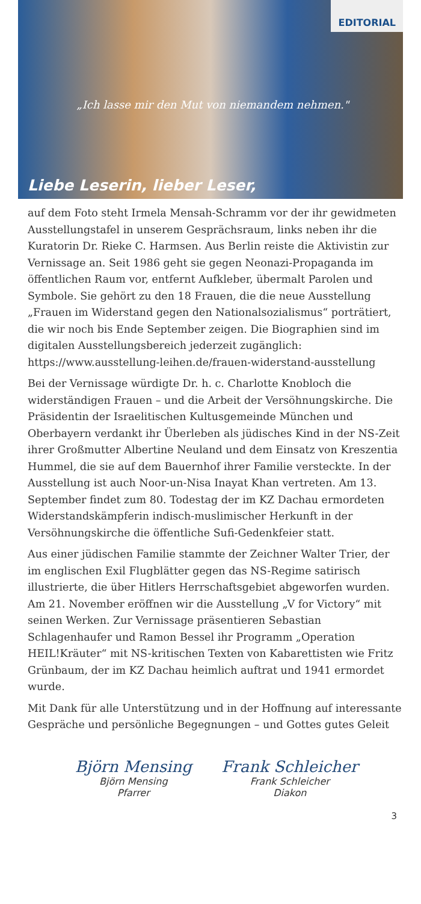EDITORIAL
„Ich lasse mir den Mut von niemandem nehmen."
Liebe Leserin, lieber Leser,
auf dem Foto steht Irmela Mensah-Schramm vor der ihr gewidmeten Ausstellungstafel in unserem Gesprächsraum, links neben ihr die Kuratorin Dr. Rieke C. Harmsen. Aus Berlin reiste die Aktivistin zur Vernissage an. Seit 1986 geht sie gegen Neonazi-Propaganda im öffentlichen Raum vor, entfernt Aufkleber, übermalt Parolen und Symbole. Sie gehört zu den 18 Frauen, die die neue Ausstellung „Frauen im Widerstand gegen den Nationalsozialismus“ porträtiert, die wir noch bis Ende September zeigen. Die Biographien sind im digitalen Ausstellungsbereich jederzeit zugänglich: https://www.ausstellung-leihen.de/frauen-widerstand-ausstellung
Bei der Vernissage würdigte Dr. h. c. Charlotte Knobloch die widerständigen Frauen – und die Arbeit der Versöhnungskirche. Die Präsidentin der Israelitischen Kultusgemeinde München und Oberbayern verdankt ihr Überleben als jüdisches Kind in der NS-Zeit ihrer Großmutter Albertine Neuland und dem Einsatz von Kreszentia Hummel, die sie auf dem Bauernhof ihrer Familie versteckte. In der Ausstellung ist auch Noor-un-Nisa Inayat Khan vertreten. Am 13. September findet zum 80. Todestag der im KZ Dachau ermordeten Widerstandskämpferin indisch-muslimischer Herkunft in der Versöhnungskirche die öffentliche Sufi-Gedenkfeier statt.
Aus einer jüdischen Familie stammte der Zeichner Walter Trier, der im englischen Exil Flugblätter gegen das NS-Regime satirisch illustrierte, die über Hitlers Herrschaftsgebiet abgeworfen wurden. Am 21. November eröffnen wir die Ausstellung „V for Victory“ mit seinen Werken. Zur Vernissage präsentieren Sebastian Schlagenhaufer und Ramon Bessel ihr Programm „Operation HEIL!Kräuter“ mit NS-kritischen Texten von Kabarettisten wie Fritz Grünbaum, der im KZ Dachau heimlich auftrat und 1941 ermordet wurde.
Mit Dank für alle Unterstützung und in der Hoffnung auf interessante Gespräche und persönliche Begegnungen – und Gottes gutes Geleit
Björn Mensing
Björn Mensing
Pfarrer
Frank Schleicher
Frank Schleicher
Diakon
3